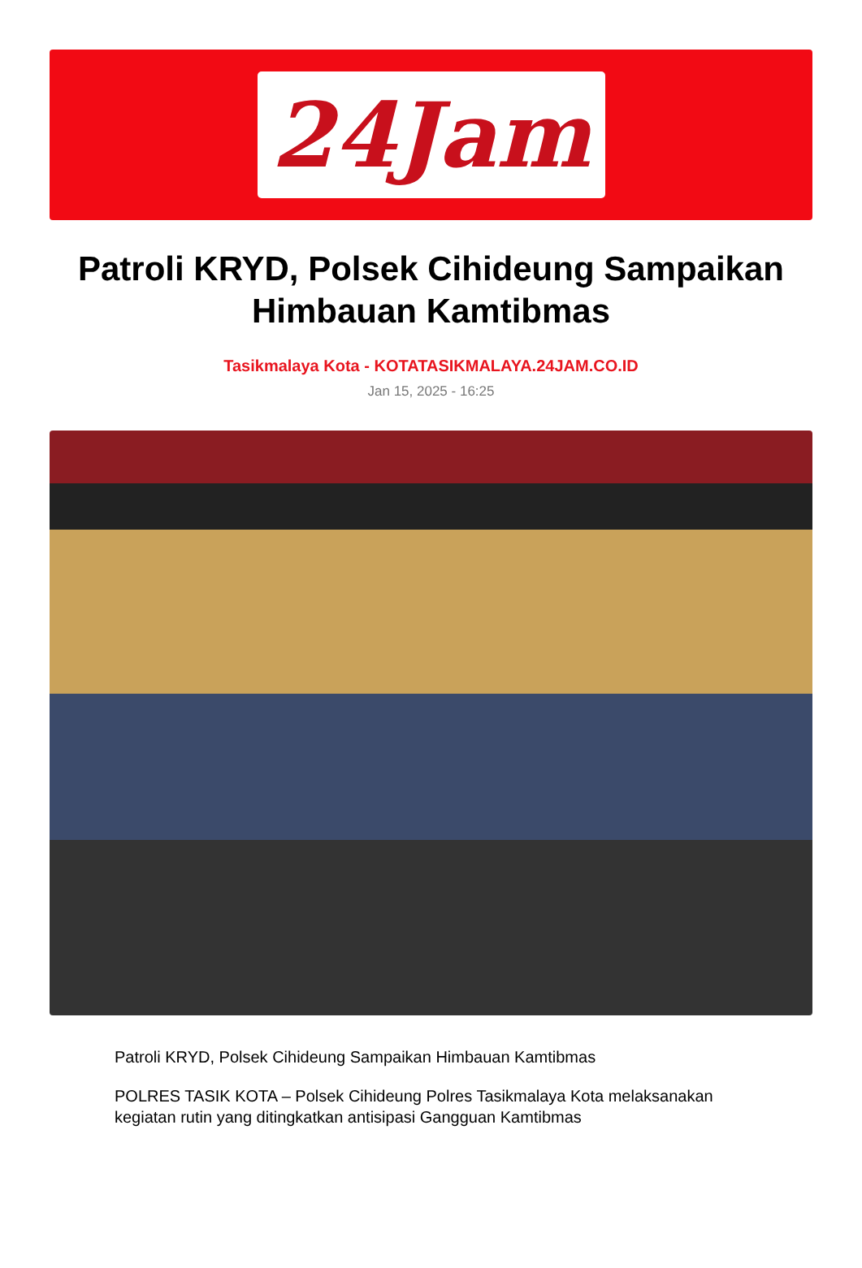24Jam
Patroli KRYD, Polsek Cihideung Sampaikan Himbauan Kamtibmas
Tasikmalaya Kota - KOTATASIKMALAYA.24JAM.CO.ID
Jan 15, 2025 - 16:25
Patroli KRYD, Polsek Cihideung Sampaikan Himbauan Kamtibmas
POLRES TASIK KOTA – Polsek Cihideung Polres Tasikmalaya Kota melaksanakan kegiatan rutin yang ditingkatkan antisipasi Gangguan Kamtibmas